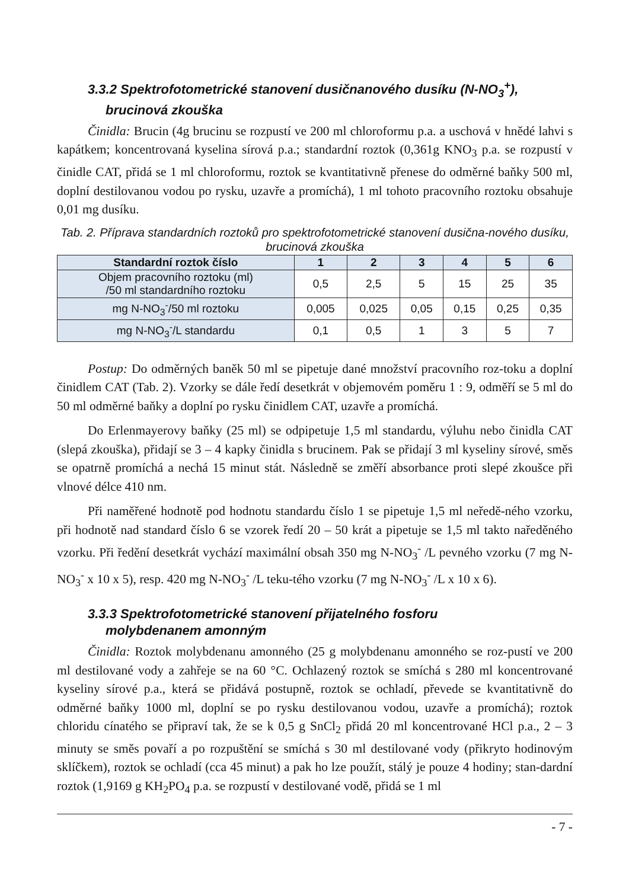3.3.2 Spektrofotometrické stanovení dusičnanového dusíku (N-NO<sub>3</sub><sup>+</sup>),
brucinová zkouška
Činidla: Brucin (4g brucinu se rozpustí ve 200 ml chloroformu p.a. a uschová v hnědé lahvi s kapátkem; koncentrovaná kyselina sírová p.a.; standardní roztok (0,361g KNO<sub>3</sub> p.a. se rozpustí v činidle CAT, přidá se 1 ml chloroformu, roztok se kvantitativně přenese do odměrné baňky 500 ml, doplní destilovanou vodou po rysku, uzavře a promíchá), 1 ml tohoto pracovního roztoku obsahuje 0,01 mg dusíku.
Tab. 2. Příprava standardních roztoků pro spektrofotometrické stanovení dusična-nového dusíku, brucinová zkouška
| Standardní roztok číslo | 1 | 2 | 3 | 4 | 5 | 6 |
| --- | --- | --- | --- | --- | --- | --- |
| Objem pracovního roztoku (ml) /50 ml standardního roztoku | 0,5 | 2,5 | 5 | 15 | 25 | 35 |
| mg N-NO<sub>3</sub><sup>-</sup>/50 ml roztoku | 0,005 | 0,025 | 0,05 | 0,15 | 0,25 | 0,35 |
| mg N-NO<sub>3</sub><sup>-</sup>/L standardu | 0,1 | 0,5 | 1 | 3 | 5 | 7 |
Postup: Do odměrných baněk 50 ml se pipetuje dané množství pracovního roz-toku a doplní činidlem CAT (Tab. 2). Vzorky se dále ředí desetkrát v objemovém poměru 1 : 9, odměří se 5 ml do 50 ml odměrné baňky a doplní po rysku činidlem CAT, uzavře a promíchá.
Do Erlenmayerovy baňky (25 ml) se odpipetuje 1,5 ml standardu, výluhu nebo činidla CAT (slepá zkouška), přidají se 3 – 4 kapky činidla s brucinem. Pak se přidají 3 ml kyseliny sírové, směs se opatrně promíchá a nechá 15 minut stát. Následně se změří absorbance proti slepé zkoušce při vlnové délce 410 nm.
Při naměřené hodnotě pod hodnotu standardu číslo 1 se pipetuje 1,5 ml neředě-ného vzorku, při hodnotě nad standard číslo 6 se vzorek ředí 20 – 50 krát a pipetuje se 1,5 ml takto naředěného vzorku. Při ředění desetkrát vychází maximální obsah 350 mg N-NO<sub>3</sub><sup>-</sup> /L pevného vzorku (7 mg N-NO<sub>3</sub><sup>-</sup> x 10 x 5), resp. 420 mg N-NO<sub>3</sub><sup>-</sup> /L teku-tého vzorku (7 mg N-NO<sub>3</sub><sup>-</sup> /L x 10 x 6).
3.3.3 Spektrofotometrické stanovení přijatelného fosforu
molybdenanem amonným
Činidla: Roztok molybdenanu amonného (25 g molybdenanu amonného se roz-pustí ve 200 ml destilované vody a zahřeje se na 60 °C. Ochlazený roztok se smíchá s 280 ml koncentrované kyseliny sírové p.a., která se přidává postupně, roztok se ochladí, převede se kvantitativně do odměrné baňky 1000 ml, doplní se po rysku destilovanou vodou, uzavře a promíchá); roztok chloridu cínatého se připraví tak, že se k 0,5 g SnCl<sub>2</sub> přidá 20 ml koncentrované HCl p.a., 2 – 3 minuty se směs povaří a po rozpuštění se smíchá s 30 ml destilované vody (přikryto hodinovým sklíčkem), roztok se ochladí (cca 45 minut) a pak ho lze použít, stálý je pouze 4 hodiny; stan-dardní roztok (1,9169 g KH<sub>2</sub>PO<sub>4</sub> p.a. se rozpustí v destilované vodě, přidá se 1 ml
- 7 -